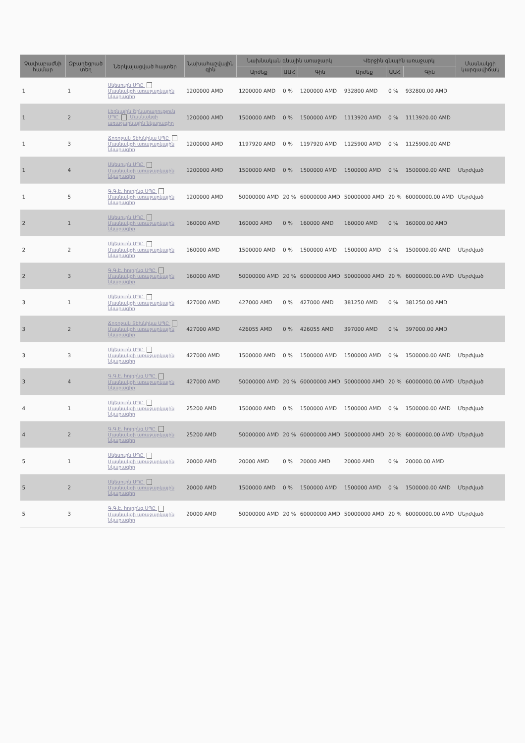| Չափաբաժնի համար | Զբաղեցրած տեղ | Ներկայացված հայտեր | Նախահաշվային գին | Նախնական գնային առաջարկ | | | Վերջին գնային առաջարկ | | | Մասնակցի կարգավիճակ |
| --- | --- | --- | --- | --- | --- | --- | --- | --- | --- | --- |
| | | | | Արժեք | ԱԱՀ | Գին | Արժեք | ԱԱՀ | Գին | |
| 1 | 1 | Սկեսուրն ՍՊԸ Մասնակցի առաջարկային նկարագիր | 1200000 AMD | 1200000 AMD | 0 % | 1200000 AMD | 932800 AMD | 0 % | 932800.00 AMD | |
| 1 | 2 | Լեռնային Շինարարություն ՍՊԸ Մասնակցի առաջարկային նկարագիր | 1200000 AMD | 1500000 AMD | 0 % | 1500000 AMD | 1113920 AMD | 0 % | 1113920.00 AMD | |
| 1 | 3 | Ճոռոջան Տեխնիկա ՍՊԸ Մասնակցի առաջարկային նկարագիր | 1200000 AMD | 1197920 AMD | 0 % | 1197920 AMD | 1125900 AMD | 0 % | 1125900.00 AMD | |
| 1 | 4 | Սկեսուրն ՍՊԸ Մասնակցի առաջարկային նկարագիր | 1200000 AMD | 1500000 AMD | 0 % | 1500000 AMD | 1500000 AMD | 0 % | 1500000.00 AMD | Մերժված |
| 1 | 5 | Գ.Գ.Է. հոլդինգ ՍՊԸ Մասնակցի առաջարկային նկարագիր | 1200000 AMD | 50000000 AMD | 20 % | 60000000 AMD | 50000000 AMD | 20 % | 60000000.00 AMD | Մերժված |
| 2 | 1 | Սկեսուրն ՍՊԸ Մասնակցի առաջարկային նկարագիր | 160000 AMD | 160000 AMD | 0 % | 160000 AMD | 160000 AMD | 0 % | 160000.00 AMD | |
| 2 | 2 | Սկեսուրն ՍՊԸ Մասնակցի առաջարկային նկարագիր | 160000 AMD | 1500000 AMD | 0 % | 1500000 AMD | 1500000 AMD | 0 % | 1500000.00 AMD | Մերժված |
| 2 | 3 | Գ.Գ.Է. հոլդինգ ՍՊԸ Մասնակցի առաջարկային նկարագիր | 160000 AMD | 50000000 AMD | 20 % | 60000000 AMD | 50000000 AMD | 20 % | 60000000.00 AMD | Մերժված |
| 3 | 1 | Սկեսուրն ՍՊԸ Մասնակցի առաջարկային նկարագիր | 427000 AMD | 427000 AMD | 0 % | 427000 AMD | 381250 AMD | 0 % | 381250.00 AMD | |
| 3 | 2 | Ճոռոջան Տեխնիկա ՍՊԸ Մասնակցի առաջարկային նկարագիր | 427000 AMD | 426055 AMD | 0 % | 426055 AMD | 397000 AMD | 0 % | 397000.00 AMD | |
| 3 | 3 | Սկեսուրն ՍՊԸ Մասնակցի առաջարկային նկարագիր | 427000 AMD | 1500000 AMD | 0 % | 1500000 AMD | 1500000 AMD | 0 % | 1500000.00 AMD | Մերժված |
| 3 | 4 | Գ.Գ.Է. հոլդինգ ՍՊԸ Մասնակցի առաջարկային նկարագիր | 427000 AMD | 50000000 AMD | 20 % | 60000000 AMD | 50000000 AMD | 20 % | 60000000.00 AMD | Մերժված |
| 4 | 1 | Սկեսուրն ՍՊԸ Մասնակցի առաջարկային նկարագիր | 25200 AMD | 1500000 AMD | 0 % | 1500000 AMD | 1500000 AMD | 0 % | 1500000.00 AMD | Մերժված |
| 4 | 2 | Գ.Գ.Է. հոլդինգ ՍՊԸ Մասնակցի առաջարկային նկարագիր | 25200 AMD | 50000000 AMD | 20 % | 60000000 AMD | 50000000 AMD | 20 % | 60000000.00 AMD | Մերժված |
| 5 | 1 | Սկեսուրն ՍՊԸ Մասնակցի առաջարկային նկարագիր | 20000 AMD | 20000 AMD | 0 % | 20000 AMD | 20000 AMD | 0 % | 20000.00 AMD | |
| 5 | 2 | Սկեսուրն ՍՊԸ Մասնակցի առաջարկային նկարագիր | 20000 AMD | 1500000 AMD | 0 % | 1500000 AMD | 1500000 AMD | 0 % | 1500000.00 AMD | Մերժված |
| 5 | 3 | Գ.Գ.Է. հոլդինգ ՍՊԸ Մասնակցի առաջարկային նկարագիր | 20000 AMD | 50000000 AMD | 20 % | 60000000 AMD | 50000000 AMD | 20 % | 60000000.00 AMD | Մերժված |